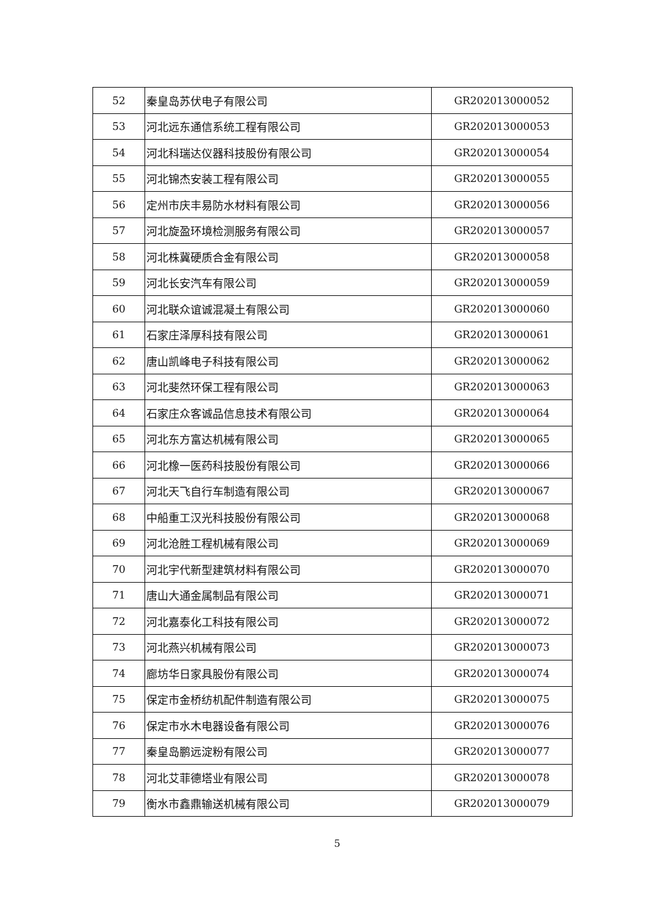| 52 | 秦皇岛苏伏电子有限公司 | GR202013000052 |
| 53 | 河北远东通信系统工程有限公司 | GR202013000053 |
| 54 | 河北科瑞达仪器科技股份有限公司 | GR202013000054 |
| 55 | 河北锦杰安装工程有限公司 | GR202013000055 |
| 56 | 定州市庆丰易防水材料有限公司 | GR202013000056 |
| 57 | 河北旋盈环境检测服务有限公司 | GR202013000057 |
| 58 | 河北株冀硬质合金有限公司 | GR202013000058 |
| 59 | 河北长安汽车有限公司 | GR202013000059 |
| 60 | 河北联众谊诚混凝土有限公司 | GR202013000060 |
| 61 | 石家庄泽厚科技有限公司 | GR202013000061 |
| 62 | 唐山凯峰电子科技有限公司 | GR202013000062 |
| 63 | 河北斐然环保工程有限公司 | GR202013000063 |
| 64 | 石家庄众客诚品信息技术有限公司 | GR202013000064 |
| 65 | 河北东方富达机械有限公司 | GR202013000065 |
| 66 | 河北橡一医药科技股份有限公司 | GR202013000066 |
| 67 | 河北天飞自行车制造有限公司 | GR202013000067 |
| 68 | 中船重工汉光科技股份有限公司 | GR202013000068 |
| 69 | 河北沧胜工程机械有限公司 | GR202013000069 |
| 70 | 河北宇代新型建筑材料有限公司 | GR202013000070 |
| 71 | 唐山大通金属制品有限公司 | GR202013000071 |
| 72 | 河北嘉泰化工科技有限公司 | GR202013000072 |
| 73 | 河北燕兴机械有限公司 | GR202013000073 |
| 74 | 廊坊华日家具股份有限公司 | GR202013000074 |
| 75 | 保定市金桥纺机配件制造有限公司 | GR202013000075 |
| 76 | 保定市水木电器设备有限公司 | GR202013000076 |
| 77 | 秦皇岛鹏远淀粉有限公司 | GR202013000077 |
| 78 | 河北艾菲德塔业有限公司 | GR202013000078 |
| 79 | 衡水市鑫鼎输送机械有限公司 | GR202013000079 |
5